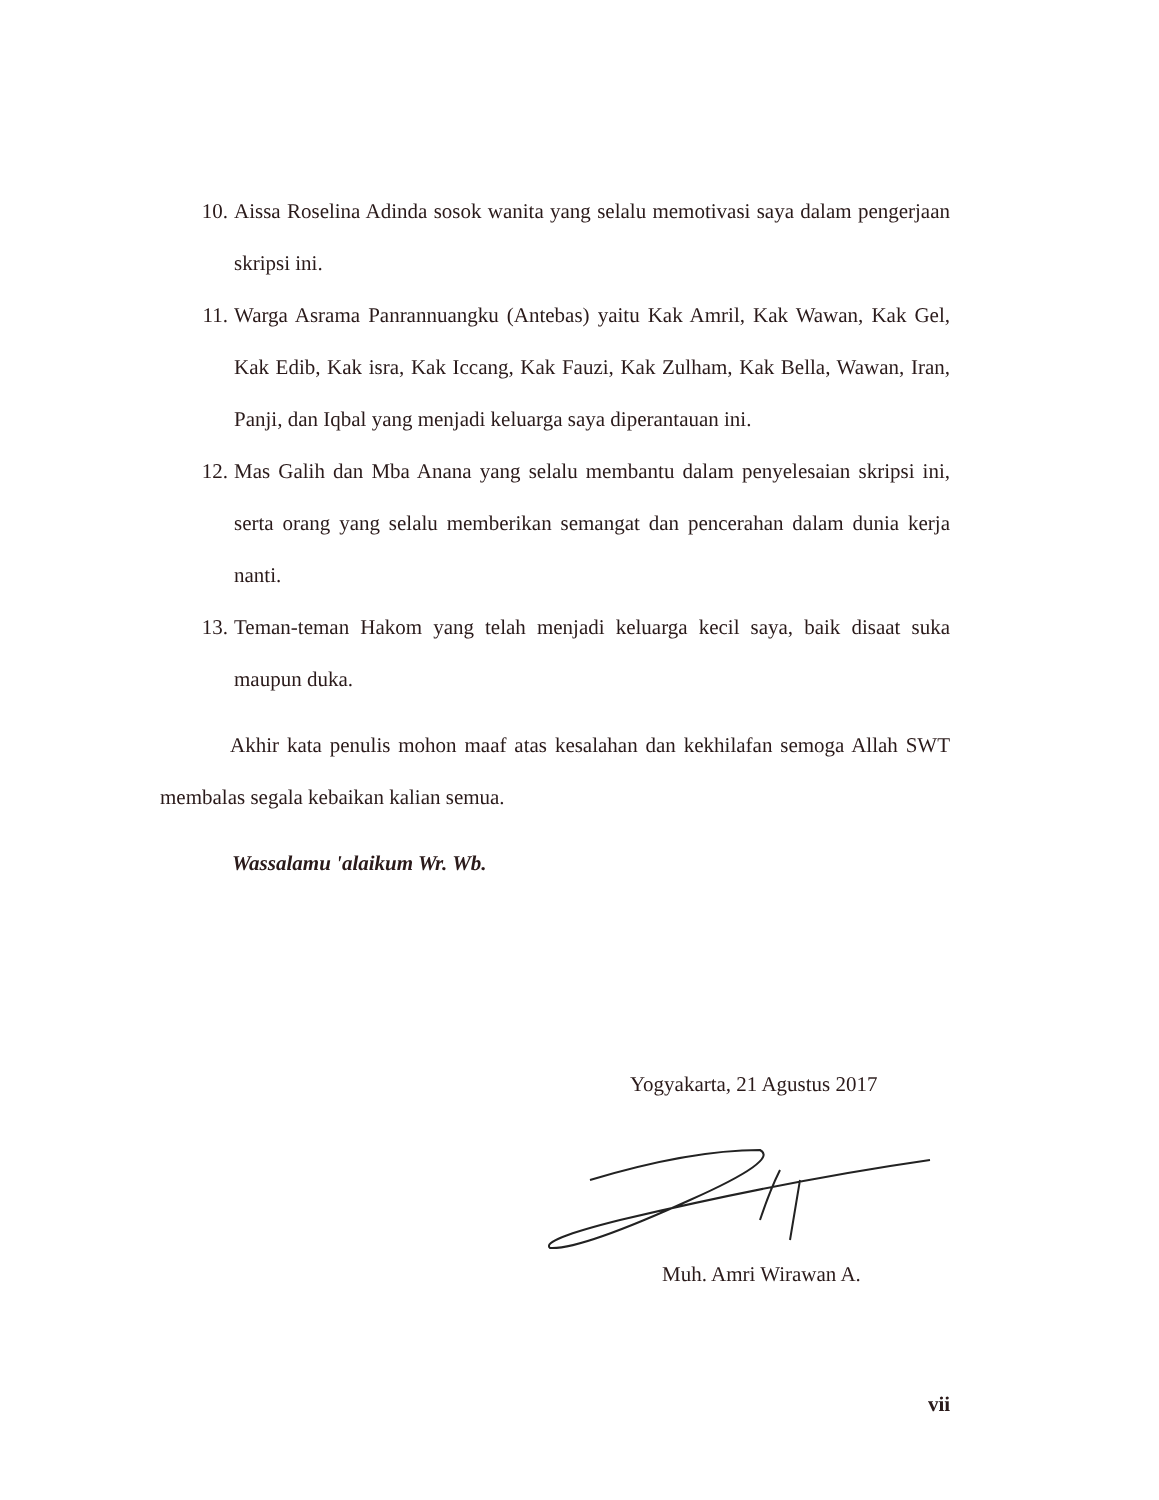10. Aissa Roselina Adinda sosok wanita yang selalu memotivasi saya dalam pengerjaan skripsi ini.
11. Warga Asrama Panrannuangku (Antebas) yaitu Kak Amril, Kak Wawan, Kak Gel, Kak Edib, Kak isra, Kak Iccang, Kak Fauzi, Kak Zulham, Kak Bella, Wawan, Iran, Panji, dan Iqbal yang menjadi keluarga saya diperantauan ini.
12. Mas Galih dan Mba Anana yang selalu membantu dalam penyelesaian skripsi ini, serta orang yang selalu memberikan semangat dan pencerahan dalam dunia kerja nanti.
13. Teman-teman Hakom yang telah menjadi keluarga kecil saya, baik disaat suka maupun duka.
Akhir kata penulis mohon maaf atas kesalahan dan kekhilafan semoga Allah SWT membalas segala kebaikan kalian semua.
Wassalamu 'alaikum Wr. Wb.
Yogyakarta, 21 Agustus 2017
Muh. Amri Wirawan A.
vii